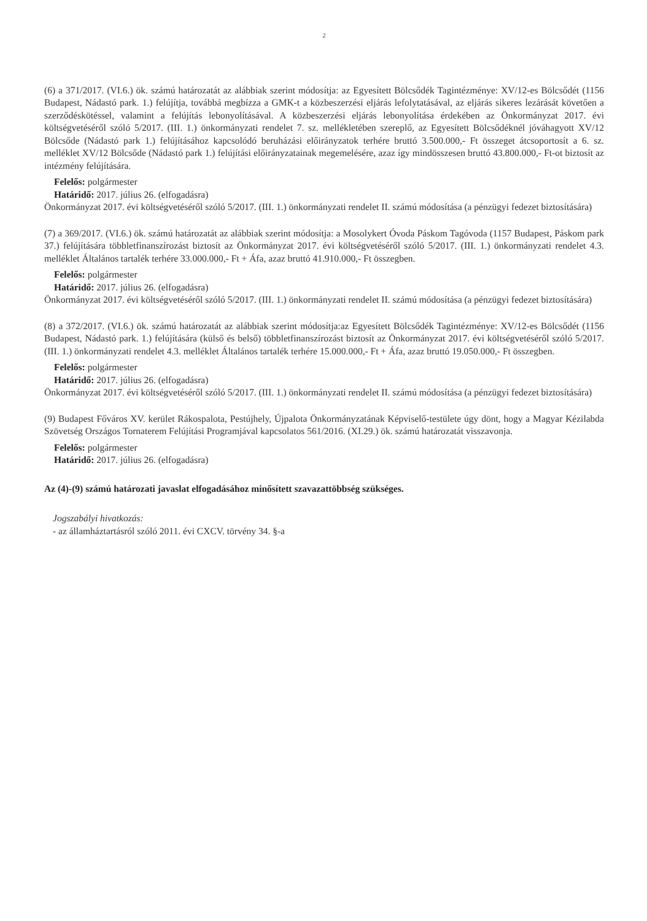2
(6) a 371/2017. (VI.6.) ök. számú határozatát az alábbiak szerint módosítja: az Egyesített Bölcsődék Tagintézménye: XV/12-es Bölcsődét (1156 Budapest, Nádastó park. 1.) felújítja, továbbá megbízza a GMK-t a közbeszerzési eljárás lefolytatásával, az eljárás sikeres lezárását követően a szerződéskötéssel, valamint a felújítás lebonyolításával. A közbeszerzési eljárás lebonyolítása érdekében az Önkormányzat 2017. évi költségvetéséről szóló 5/2017. (III. 1.) önkormányzati rendelet 7. sz. mellékletében szereplő, az Egyesített Bölcsődéknél jóváhagyott XV/12 Bölcsőde (Nádastó park 1.) felújításához kapcsolódó beruházási előirányzatok terhére bruttó 3.500.000,- Ft összeget átcsoportosít a 6. sz. melléklet XV/12 Bölcsőde (Nádastó park 1.) felújítási előirányzatainak megemelésére, azaz így mindösszesen bruttó 43.800.000,- Ft-ot biztosít az intézmény felújítására.
Felelős: polgármester
Határidő: 2017. július 26. (elfogadásra)
Önkormányzat 2017. évi költségvetéséről szóló 5/2017. (III. 1.) önkormányzati rendelet II. számú módosítása (a pénzügyi fedezet biztosítására)
(7) a 369/2017. (VI.6.) ök. számú határozatát az alábbiak szerint módosítja: a Mosolykert Óvoda Páskom Tagóvoda (1157 Budapest, Páskom park 37.) felújítására többletfinanszírozást biztosít az Önkormányzat 2017. évi költségvetéséről szóló 5/2017. (III. 1.) önkormányzati rendelet 4.3. melléklet Általános tartalék terhére 33.000.000,- Ft + Áfa, azaz bruttó 41.910.000,- Ft összegben.
Felelős: polgármester
Határidő: 2017. július 26. (elfogadásra)
Önkormányzat 2017. évi költségvetéséről szóló 5/2017. (III. 1.) önkormányzati rendelet II. számú módosítása (a pénzügyi fedezet biztosítására)
(8) a 372/2017. (VI.6.) ök. számú határozatát az alábbiak szerint módosítja:az Egyesített Bölcsődék Tagintézménye: XV/12-es Bölcsődét (1156 Budapest, Nádastó park. 1.) felújítására (külső és belső) többletfinanszírozást biztosít az Önkormányzat 2017. évi költségvetéséről szóló 5/2017. (III. 1.) önkormányzati rendelet 4.3. melléklet Általános tartalék terhére 15.000.000,- Ft + Áfa, azaz bruttó 19.050.000,- Ft összegben.
Felelős: polgármester
Határidő: 2017. július 26. (elfogadásra)
Önkormányzat 2017. évi költségvetéséről szóló 5/2017. (III. 1.) önkormányzati rendelet II. számú módosítása (a pénzügyi fedezet biztosítására)
(9) Budapest Főváros XV. kerület Rákospalota, Pestújhely, Újpalota Önkormányzatának Képviselő-testülete úgy dönt, hogy a Magyar Kézilabda Szövetség Országos Tornaterem Felújítási Programjával kapcsolatos 561/2016. (XI.29.) ök. számú határozatát visszavonja.
Felelős: polgármester
Határidő: 2017. július 26. (elfogadásra)
Az (4)-(9) számú határozati javaslat elfogadásához minősített szavazattöbbség szükséges.
Jogszabályi hivatkozás:
- az államháztartásról szóló 2011. évi CXCV. törvény 34. §-a